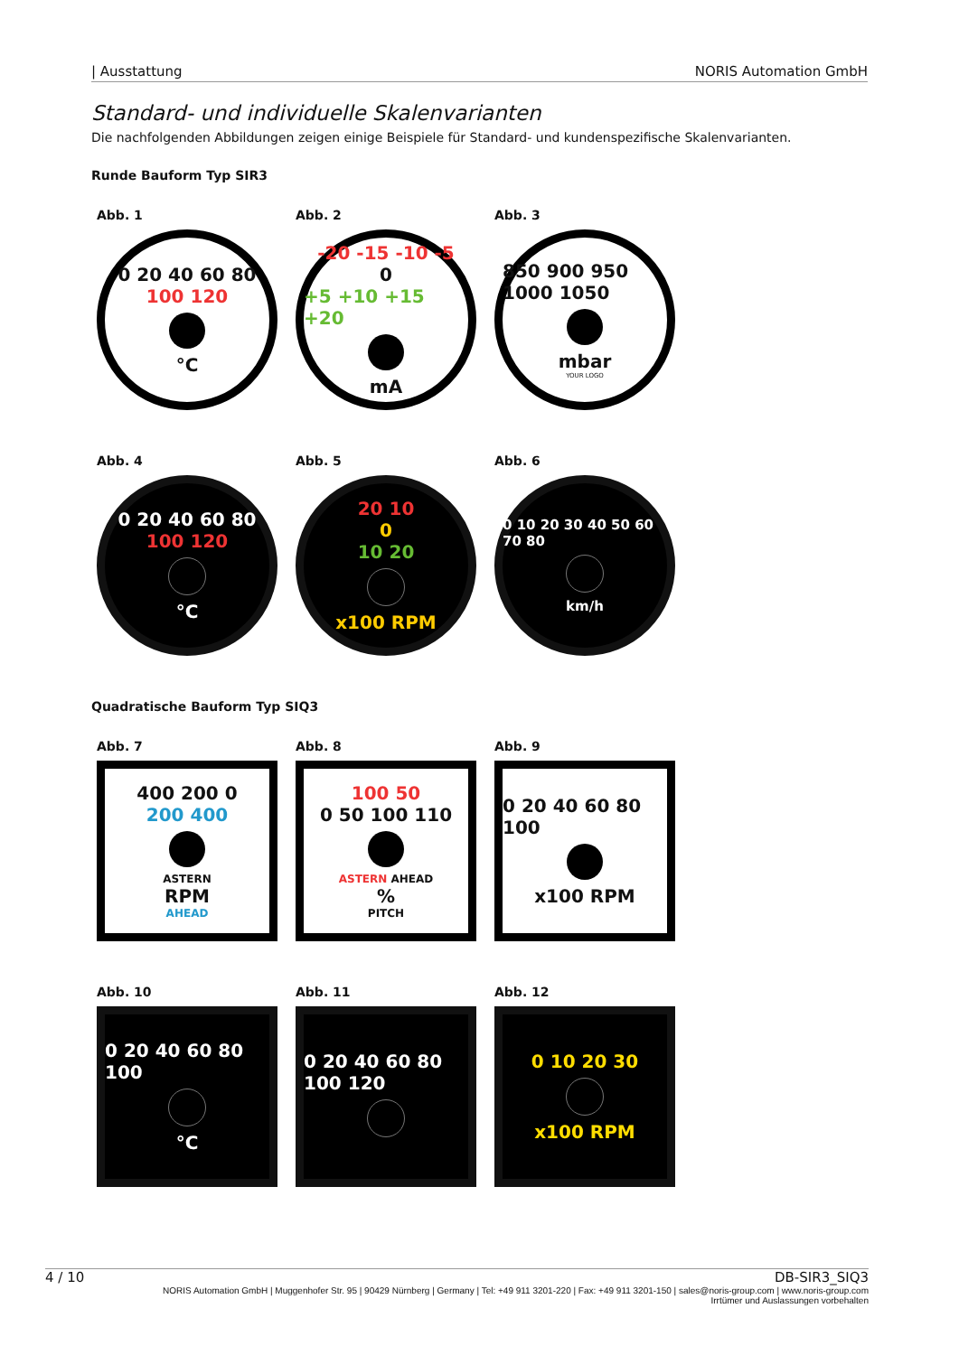| Ausstattung NORIS Automation GmbH
Standard- und individuelle Skalenvarianten
Die nachfolgenden Abbildungen zeigen einige Beispiele für Standard- und kundenspezifische Skalenvarianten.
Runde Bauform Typ SIR3
Abb. 1
0 20 40 60 80
100 120
°C
Abb. 2
-20 -15 -10 -5
0
+5 +10 +15 +20
mA
Abb. 3
850 900 950 1000 1050
mbar
YOUR LOGO
Abb. 4
0 20 40 60 80
100 120
°C
Abb. 5
20 10
0
10 20
x100 RPM
Abb. 6
0 10 20 30 40 50 60 70 80
km/h
Quadratische Bauform Typ SIQ3
Abb. 7
400 200 0
200 400
ASTERN
RPM
AHEAD
Abb. 8
100 50
0 50 100 110
ASTERN AHEAD%
PITCH
Abb. 9
0 20 40 60 80 100
x100 RPM
Abb. 10
0 20 40 60 80 100
°C
Abb. 11
0 20 40 60 80 100 120
Abb. 12
0 10 20 30
x100 RPM
4 / 10 DB-SIR3_SIQ3
NORIS Automation GmbH | Muggenhofer Str. 95 | 90429 Nürnberg | Germany | Tel: +49 911 3201-220 | Fax: +49 911 3201-150 | sales@noris-group.com | www.noris-group.com
Irrtümer und Auslassungen vorbehalten